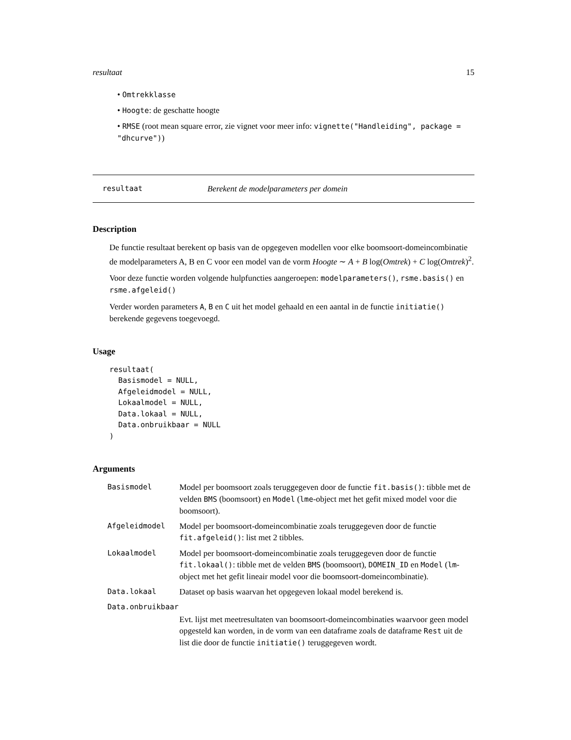resultaat 15
• Omtrekklasse
• Hoogte: de geschatte hoogte
• RMSE (root mean square error, zie vignet voor meer info: vignette("Handleiding", package = "dhcurve"))
resultaat Berekent de modelparameters per domein
Description
De functie resultaat berekent op basis van de opgegeven modellen voor elke boomsoort-domeincombinatie de modelparameters A, B en C voor een model van de vorm Hoogte ∼ A + B log(Omtrek) + C log(Omtrek)<sup>2</sup>.
Voor deze functie worden volgende hulpfuncties aangeroepen: modelparameters(), rsme.basis() en rsme.afgeleid()
Verder worden parameters A, B en C uit het model gehaald en een aantal in de functie initiatie() berekende gegevens toegevoegd.
Usage
resultaat(
  Basismodel = NULL,
  Afgeleidmodel = NULL,
  Lokaalmodel = NULL,
  Data.lokaal = NULL,
  Data.onbruikbaar = NULL
)
Arguments
| Basismodel | Model per boomsoort zoals teruggegeven door de functie fit.basis() : tibble met de velden BMS (boomsoort) en Model ( lme -object met het gefit mixed model voor die boomsoort). |
| Afgeleidmodel | Model per boomsoort-domeincombinatie zoals teruggegeven door de functie fit.afgeleid() : list met 2 tibbles. |
| Lokaalmodel | Model per boomsoort-domeincombinatie zoals teruggegeven door de functie fit.lokaal() : tibble met de velden BMS (boomsoort), DOMEIN_ID en Model ( lm -object met het gefit lineair model voor die boomsoort-domeincombinatie). |
| Data.lokaal | Dataset op basis waarvan het opgegeven lokaal model berekend is. |
| Data.onbruikbaar | |
| | Evt. lijst met meetresultaten van boomsoort-domeincombinaties waarvoor geen model opgesteld kan worden, in de vorm van een dataframe zoals de dataframe Rest uit de list die door de functie initiatie() teruggegeven wordt. |